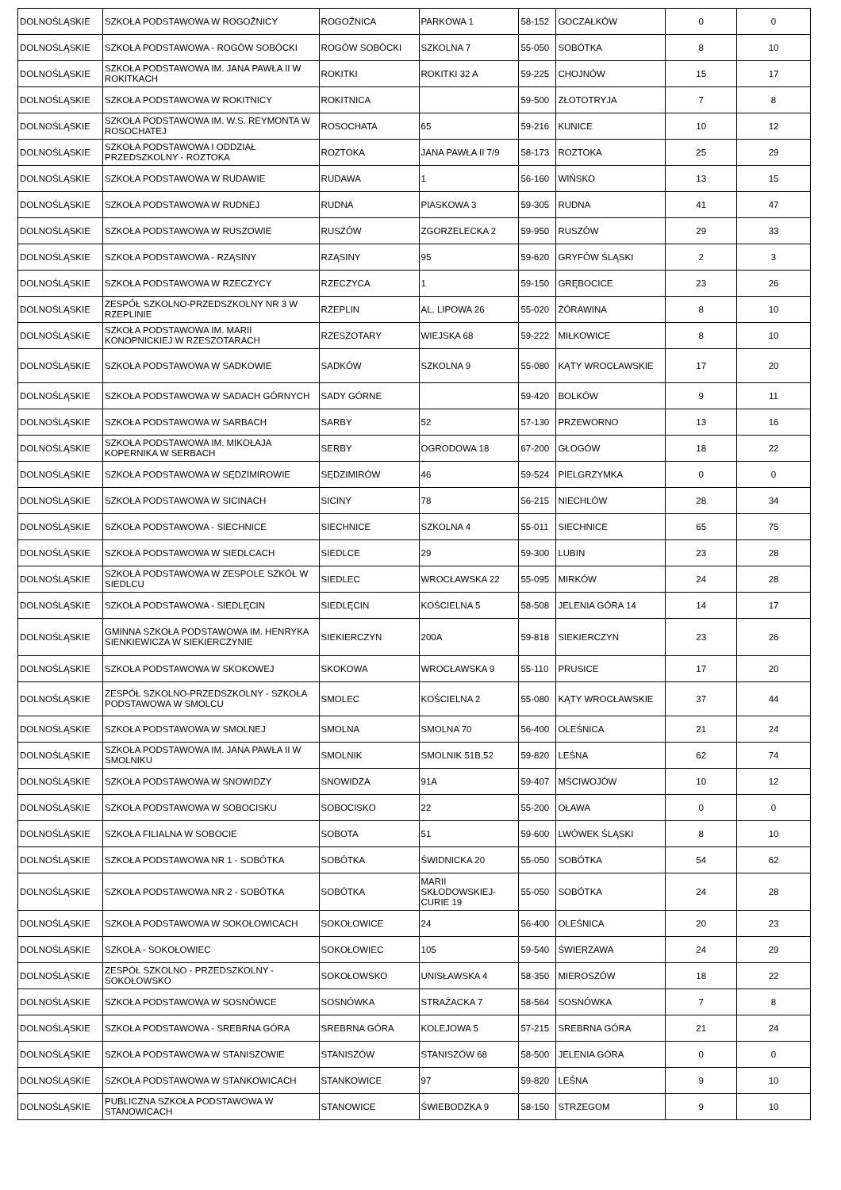| DOLNOŚLĄSKIE | SZKOŁA PODSTAWOWA W ROGOŹNICY | ROGOŹNICA | PARKOWA 1 | 58-152 | GOCZAŁKÓW | 0 | 0 |
| DOLNOŚLĄSKIE | SZKOŁA PODSTAWOWA - ROGÓW SOBÓCKI | ROGÓW SOBÓCKI | SZKOLNA 7 | 55-050 | SOBÓTKA | 8 | 10 |
| DOLNOŚLĄSKIE | SZKOŁA PODSTAWOWA IM. JANA PAWŁA II W ROKITKACH | ROKITKI | ROKITKI 32 A | 59-225 | CHOJNÓW | 15 | 17 |
| DOLNOŚLĄSKIE | SZKOŁA PODSTAWOWA W ROKITNICY | ROKITNICA | | 59-500 | ZŁOTOTRYJA | 7 | 8 |
| DOLNOŚLĄSKIE | SZKOŁA PODSTAWOWA IM. W.S. REYMONTA W ROSOCHATEJ | ROSOCHATA | 65 | 59-216 | KUNICE | 10 | 12 |
| DOLNOŚLĄSKIE | SZKOŁA PODSTAWOWA I ODDZIAŁ PRZEDSZKOLNY - ROZTOKA | ROZTOKA | JANA PAWŁA II 7/9 | 58-173 | ROZTOKA | 25 | 29 |
| DOLNOŚLĄSKIE | SZKOŁA PODSTAWOWA W RUDAWIE | RUDAWA | 1 | 56-160 | WIŃSKO | 13 | 15 |
| DOLNOŚLĄSKIE | SZKOŁA PODSTAWOWA W RUDNEJ | RUDNA | PIASKOWA 3 | 59-305 | RUDNA | 41 | 47 |
| DOLNOŚLĄSKIE | SZKOŁA PODSTAWOWA W RUSZOWIE | RUSZÓW | ZGORZELECKA 2 | 59-950 | RUSZÓW | 29 | 33 |
| DOLNOŚLĄSKIE | SZKOŁA PODSTAWOWA - RZĄSINY | RZĄSINY | 95 | 59-620 | GRYFÓW ŚLĄSKI | 2 | 3 |
| DOLNOŚLĄSKIE | SZKOŁA PODSTAWOWA W RZECZYCY | RZECZYCA | 1 | 59-150 | GRĘBOCICE | 23 | 26 |
| DOLNOŚLĄSKIE | ZESPÓŁ SZKOLNO-PRZEDSZKOLNY NR 3 W RZEPLINIE | RZEPLIN | AL. LIPOWA 26 | 55-020 | ŻÓRAWINA | 8 | 10 |
| DOLNOŚLĄSKIE | SZKOŁA PODSTAWOWA IM. MARII KONOPNICKIEJ W RZESZOTARACH | RZESZOTARY | WIEJSKA 68 | 59-222 | MIŁKOWICE | 8 | 10 |
| DOLNOŚLĄSKIE | SZKOŁA PODSTAWOWA W SADKOWIE | SADKÓW | SZKOLNA 9 | 55-080 | KĄTY WROCŁAWSKIE | 17 | 20 |
| DOLNOŚLĄSKIE | SZKOŁA PODSTAWOWA W SADACH GÓRNYCH | SADY GÓRNE | | 59-420 | BOLKÓW | 9 | 11 |
| DOLNOŚLĄSKIE | SZKOŁA PODSTAWOWA W SARBACH | SARBY | 52 | 57-130 | PRZEWORNO | 13 | 16 |
| DOLNOŚLĄSKIE | SZKOŁA PODSTAWOWA IM. MIKOŁAJA KOPERNIKA W SERBACH | SERBY | OGRODOWA 18 | 67-200 | GŁOGÓW | 18 | 22 |
| DOLNOŚLĄSKIE | SZKOŁA PODSTAWOWA W SĘDZIMIROWIE | SĘDZIMIRÓW | 46 | 59-524 | PIELGRZYMKA | 0 | 0 |
| DOLNOŚLĄSKIE | SZKOŁA PODSTAWOWA W SICINACH | SICINY | 78 | 56-215 | NIECHLÓW | 28 | 34 |
| DOLNOŚLĄSKIE | SZKOŁA PODSTAWOWA - SIECHNICE | SIECHNICE | SZKOLNA 4 | 55-011 | SIECHNICE | 65 | 75 |
| DOLNOŚLĄSKIE | SZKOŁA PODSTAWOWA W SIEDLCACH | SIEDLCE | 29 | 59-300 | LUBIN | 23 | 28 |
| DOLNOŚLĄSKIE | SZKOŁA PODSTAWOWA W ZESPOLE SZKÓŁ W SIEDLCU | SIEDLEC | WROCŁAWSKA 22 | 55-095 | MIRKÓW | 24 | 28 |
| DOLNOŚLĄSKIE | SZKOŁA PODSTAWOWA - SIEDLĘCIN | SIEDLĘCIN | KOŚCIELNA 5 | 58-508 | JELENIA GÓRA 14 | 14 | 17 |
| DOLNOŚLĄSKIE | GMINNA SZKOŁA PODSTAWOWA IM. HENRYKA SIENKIEWICZA W SIEKIERCZYNIE | SIEKIERCZYN | 200A | 59-818 | SIEKIERCZYN | 23 | 26 |
| DOLNOŚLĄSKIE | SZKOŁA PODSTAWOWA W SKOKOWEJ | SKOKOWA | WROCŁAWSKA 9 | 55-110 | PRUSICE | 17 | 20 |
| DOLNOŚLĄSKIE | ZESPÓŁ SZKOLNO-PRZEDSZKOLNY - SZKOŁA PODSTAWOWA W SMOLCU | SMOLEC | KOŚCIELNA 2 | 55-080 | KĄTY WROCŁAWSKIE | 37 | 44 |
| DOLNOŚLĄSKIE | SZKOŁA PODSTAWOWA W SMOLNEJ | SMOLNA | SMOLNA 70 | 56-400 | OLEŚNICA | 21 | 24 |
| DOLNOŚLĄSKIE | SZKOŁA PODSTAWOWA IM. JANA PAWŁA II W SMOLNIKU | SMOLNIK | SMOLNIK 51B,52 | 59-820 | LEŚNA | 62 | 74 |
| DOLNOŚLĄSKIE | SZKOŁA PODSTAWOWA W SNOWIDZY | SNOWIDZA | 91A | 59-407 | MŚCIWOJÓW | 10 | 12 |
| DOLNOŚLĄSKIE | SZKOŁA PODSTAWOWA W SOBOCISKU | SOBOCISKO | 22 | 55-200 | OŁAWA | 0 | 0 |
| DOLNOŚLĄSKIE | SZKOŁA FILIALNA W SOBOCIE | SOBOTA | 51 | 59-600 | LWÓWEK ŚLĄSKI | 8 | 10 |
| DOLNOŚLĄSKIE | SZKOŁA PODSTAWOWA NR 1 - SOBÓTKA | SOBÓTKA | ŚWIDNICKA 20 | 55-050 | SOBÓTKA | 54 | 62 |
| DOLNOŚLĄSKIE | SZKOŁA PODSTAWOWA NR 2 - SOBÓTKA | SOBÓTKA | MARII SKŁODOWSKIEJ-CURIE 19 | 55-050 | SOBÓTKA | 24 | 28 |
| DOLNOŚLĄSKIE | SZKOŁA PODSTAWOWA W SOKOŁOWICACH | SOKOŁOWICE | 24 | 56-400 | OLEŚNICA | 20 | 23 |
| DOLNOŚLĄSKIE | SZKOŁA - SOKOŁOWIEC | SOKOŁOWIEC | 105 | 59-540 | ŚWIERZAWA | 24 | 29 |
| DOLNOŚLĄSKIE | ZESPÓŁ SZKOLNO - PRZEDSZKOLNY - SOKOŁOWSKO | SOKOŁOWSKO | UNISŁAWSKA 4 | 58-350 | MIEROSZÓW | 18 | 22 |
| DOLNOŚLĄSKIE | SZKOŁA PODSTAWOWA W SOSNÓWCE | SOSNÓWKA | STRAŻACKA 7 | 58-564 | SOSNÓWKA | 7 | 8 |
| DOLNOŚLĄSKIE | SZKOŁA PODSTAWOWA - SREBRNA GÓRA | SREBRNA GÓRA | KOLEJOWA 5 | 57-215 | SREBRNA GÓRA | 21 | 24 |
| DOLNOŚLĄSKIE | SZKOŁA PODSTAWOWA W STANISZOWIE | STANISZÓW | STANISZÓW 68 | 58-500 | JELENIA GÓRA | 0 | 0 |
| DOLNOŚLĄSKIE | SZKOŁA PODSTAWOWA W STANKOWICACH | STANKOWICE | 97 | 59-820 | LEŚNA | 9 | 10 |
| DOLNOŚLĄSKIE | PUBLICZNA SZKOŁA PODSTAWOWA W STANOWICACH | STANOWICE | ŚWIEBODZKA 9 | 58-150 | STRZEGOM | 9 | 10 |